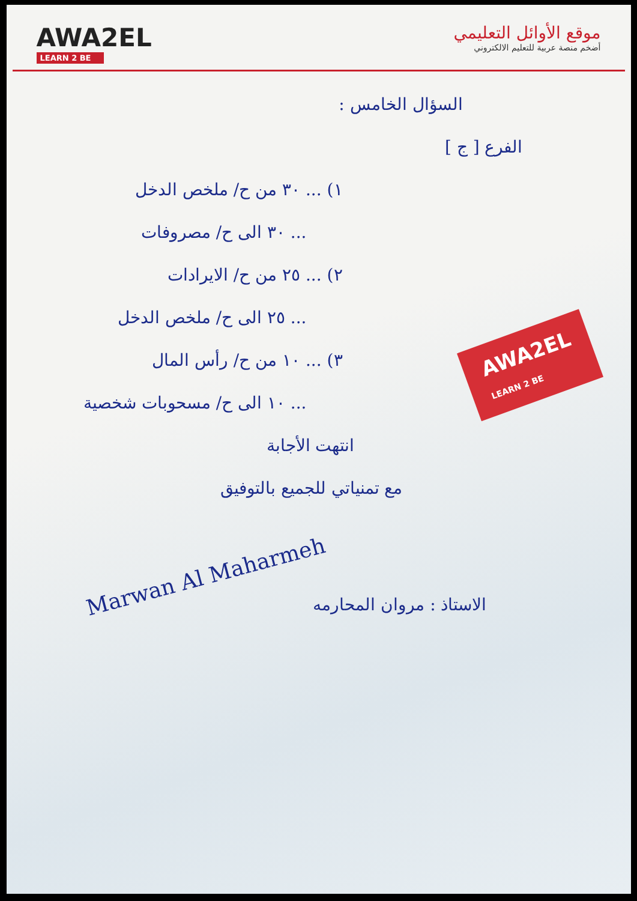AWA2EL
LEARN 2 BE
موقع الأوائل التعليمي
أضخم منصة عربية للتعليم الالكتروني
السؤال الخامس :
الفرع [ ج ]
١) ... ٣٠ من ح/ ملخص الدخل
... ٣٠ الى ح/ مصروفات
٢) ... ٢٥ من ح/ الايرادات
... ٢٥ الى ح/ ملخص الدخل
٣) ... ١٠ من ح/ رأس المال
... ١٠ الى ح/ مسحوبات شخصية
انتهت الأجابة
مع تمنياتي للجميع بالتوفيق
AWA2EL
LEARN 2 BE
Marwan Al Maharmeh
الاستاذ : مروان المحارمه